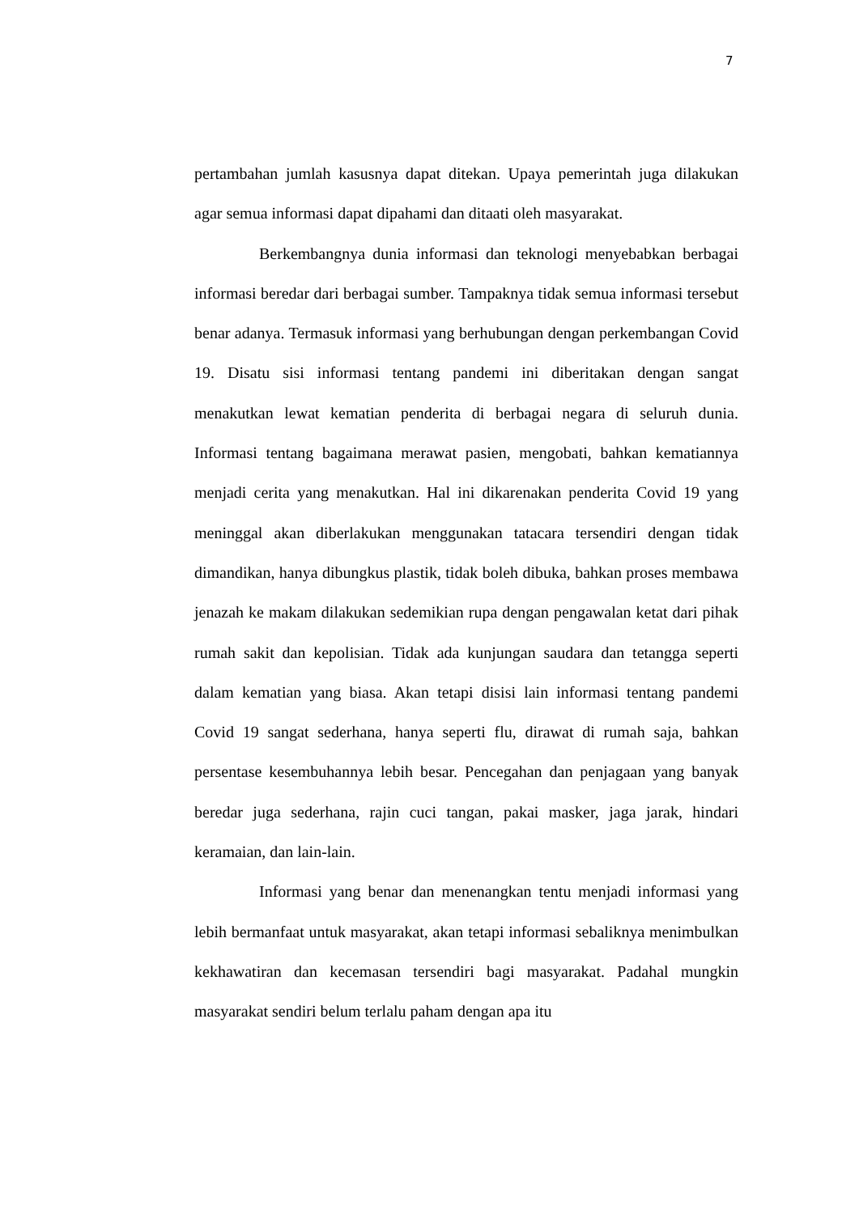7
pertambahan jumlah kasusnya dapat ditekan. Upaya pemerintah juga dilakukan agar semua informasi dapat dipahami dan ditaati oleh masyarakat.
Berkembangnya dunia informasi dan teknologi menyebabkan berbagai informasi beredar dari berbagai sumber. Tampaknya tidak semua informasi tersebut benar adanya. Termasuk informasi yang berhubungan dengan perkembangan Covid 19. Disatu sisi informasi tentang pandemi ini diberitakan dengan sangat menakutkan lewat kematian penderita di berbagai negara di seluruh dunia. Informasi tentang bagaimana merawat pasien, mengobati, bahkan kematiannya menjadi cerita yang menakutkan. Hal ini dikarenakan penderita Covid 19 yang meninggal akan diberlakukan menggunakan tatacara tersendiri dengan tidak dimandikan, hanya dibungkus plastik, tidak boleh dibuka, bahkan proses membawa jenazah ke makam dilakukan sedemikian rupa dengan pengawalan ketat dari pihak rumah sakit dan kepolisian. Tidak ada kunjungan saudara dan tetangga seperti dalam kematian yang biasa. Akan tetapi disisi lain informasi tentang pandemi Covid 19 sangat sederhana, hanya seperti flu, dirawat di rumah saja, bahkan persentase kesembuhannya lebih besar. Pencegahan dan penjagaan yang banyak beredar juga sederhana, rajin cuci tangan, pakai masker, jaga jarak, hindari keramaian, dan lain-lain.
Informasi yang benar dan menenangkan tentu menjadi informasi yang lebih bermanfaat untuk masyarakat, akan tetapi informasi sebaliknya menimbulkan kekhawatiran dan kecemasan tersendiri bagi masyarakat. Padahal mungkin masyarakat sendiri belum terlalu paham dengan apa itu